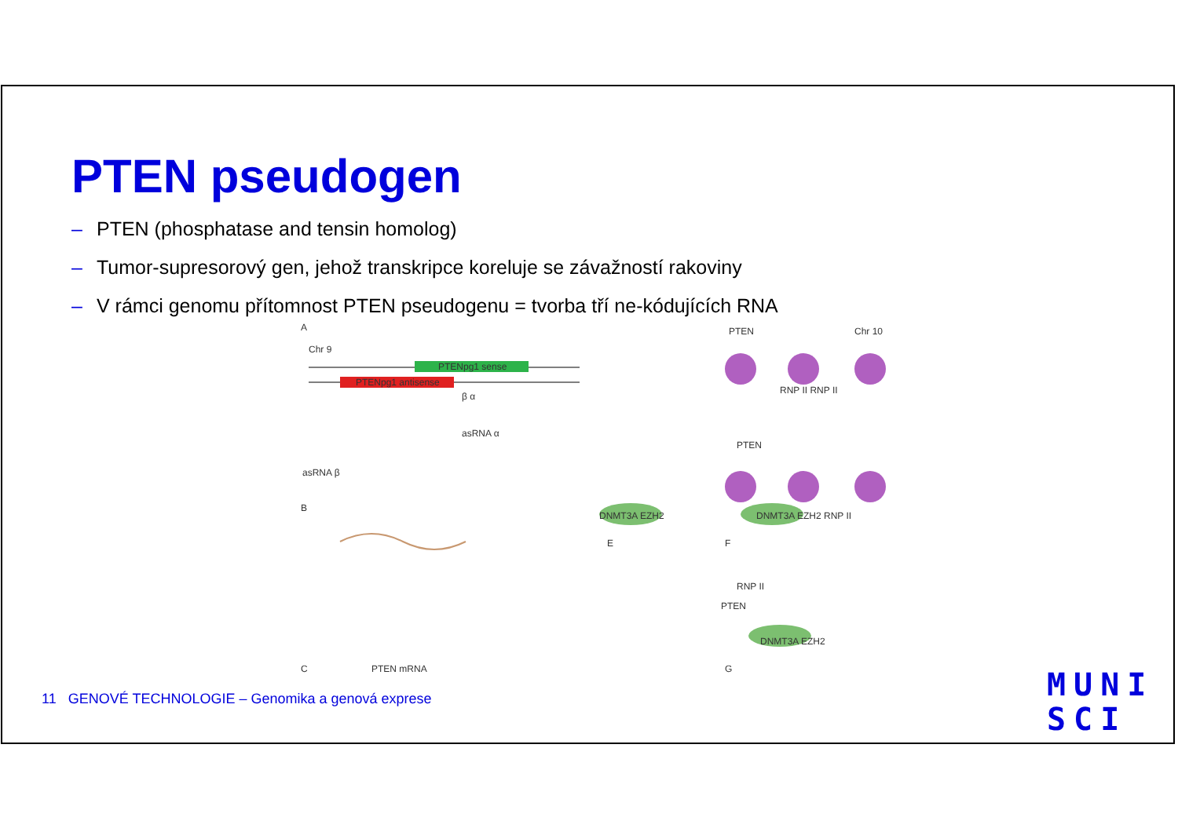PTEN pseudogen
– PTEN (phosphatase and tensin homolog)
– Tumor-supresorový gen, jehož transkripce koreluje se závažností rakoviny
– V rámci genomu přítomnost PTEN pseudogenu = tvorba tří ne-kódujících RNA
A
Chr 9
PTENpg1 sense
PTENpg1 antisense
β α
asRNA α
asRNA β
B
C PTEN mRNA
DNMT3A EZH2
E
PTEN Chr 10
RNP II RNP II
PTEN
DNMT3A EZH2 RNP II
F
RNP II
PTEN
DNMT3A EZH2
G
11 GENOVÉ TECHNOLOGIE – Genomika a genová exprese
MUNI
SCI